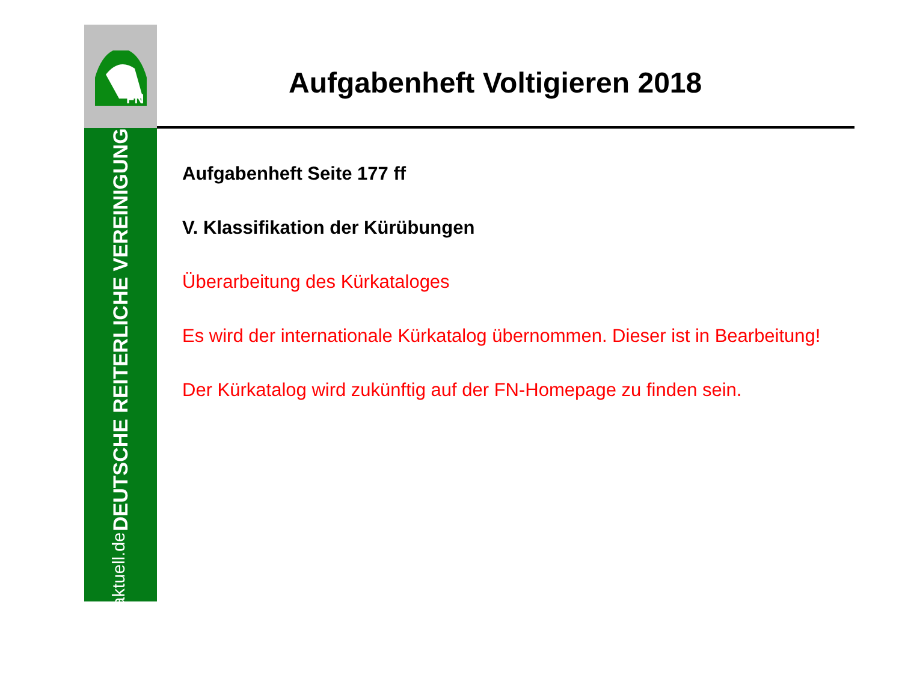FN
DEUTSCHE REITERLICHE VEREINIGUNG www.pferd-aktuell.de
Aufgabenheft Voltigieren 2018
Aufgabenheft Seite 177 ff
V. Klassifikation der Kürübungen
Überarbeitung des Kürkataloges
Es wird der internationale Kürkatalog übernommen. Dieser ist in Bearbeitung!
Der Kürkatalog wird zukünftig auf der FN-Homepage zu finden sein.